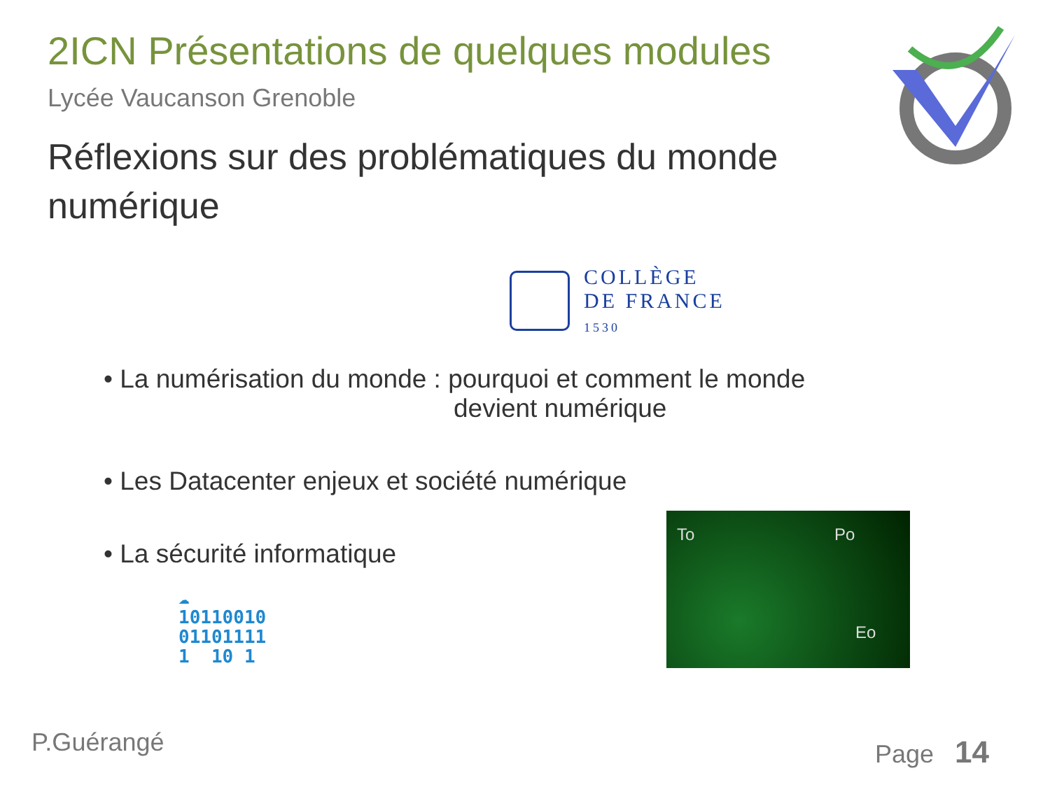2ICN Présentations de quelques modules
Lycée Vaucanson Grenoble
Réflexions sur des problématiques du monde numérique
COLLÈGE
DE FRANCE
1530
• La numérisation du monde : pourquoi et comment le monde
devient numérique
• Les Datacenter enjeux et société numérique
• La sécurité informatique
☁
10110010
01101111
1 10 1
To Po
Eo
P.Guérangé Page 14